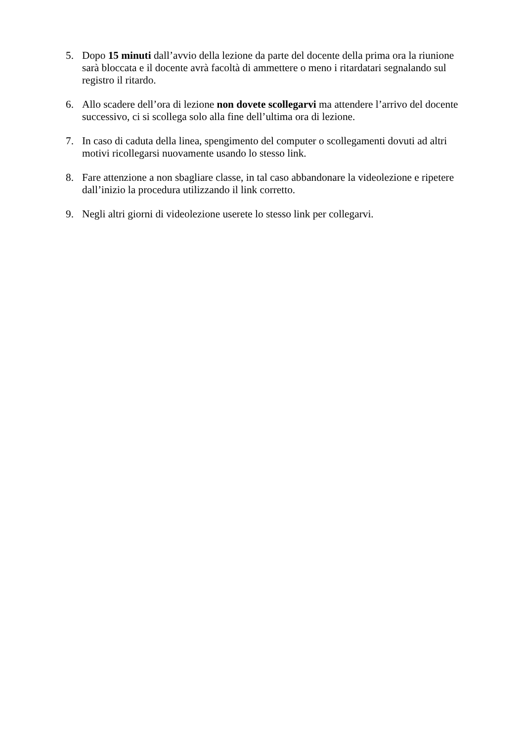5. Dopo 15 minuti dall’avvio della lezione da parte del docente della prima ora la riunione sarà bloccata e il docente avrà facoltà di ammettere o meno i ritardatari segnalando sul registro il ritardo.
6. Allo scadere dell’ora di lezione non dovete scollegarvi ma attendere l’arrivo del docente successivo, ci si scollega solo alla fine dell’ultima ora di lezione.
7. In caso di caduta della linea, spengimento del computer o scollegamenti dovuti ad altri motivi ricollegarsi nuovamente usando lo stesso link.
8. Fare attenzione a non sbagliare classe, in tal caso abbandonare la videolezione e ripetere dall’inizio la procedura utilizzando il link corretto.
9. Negli altri giorni di videolezione userete lo stesso link per collegarvi.